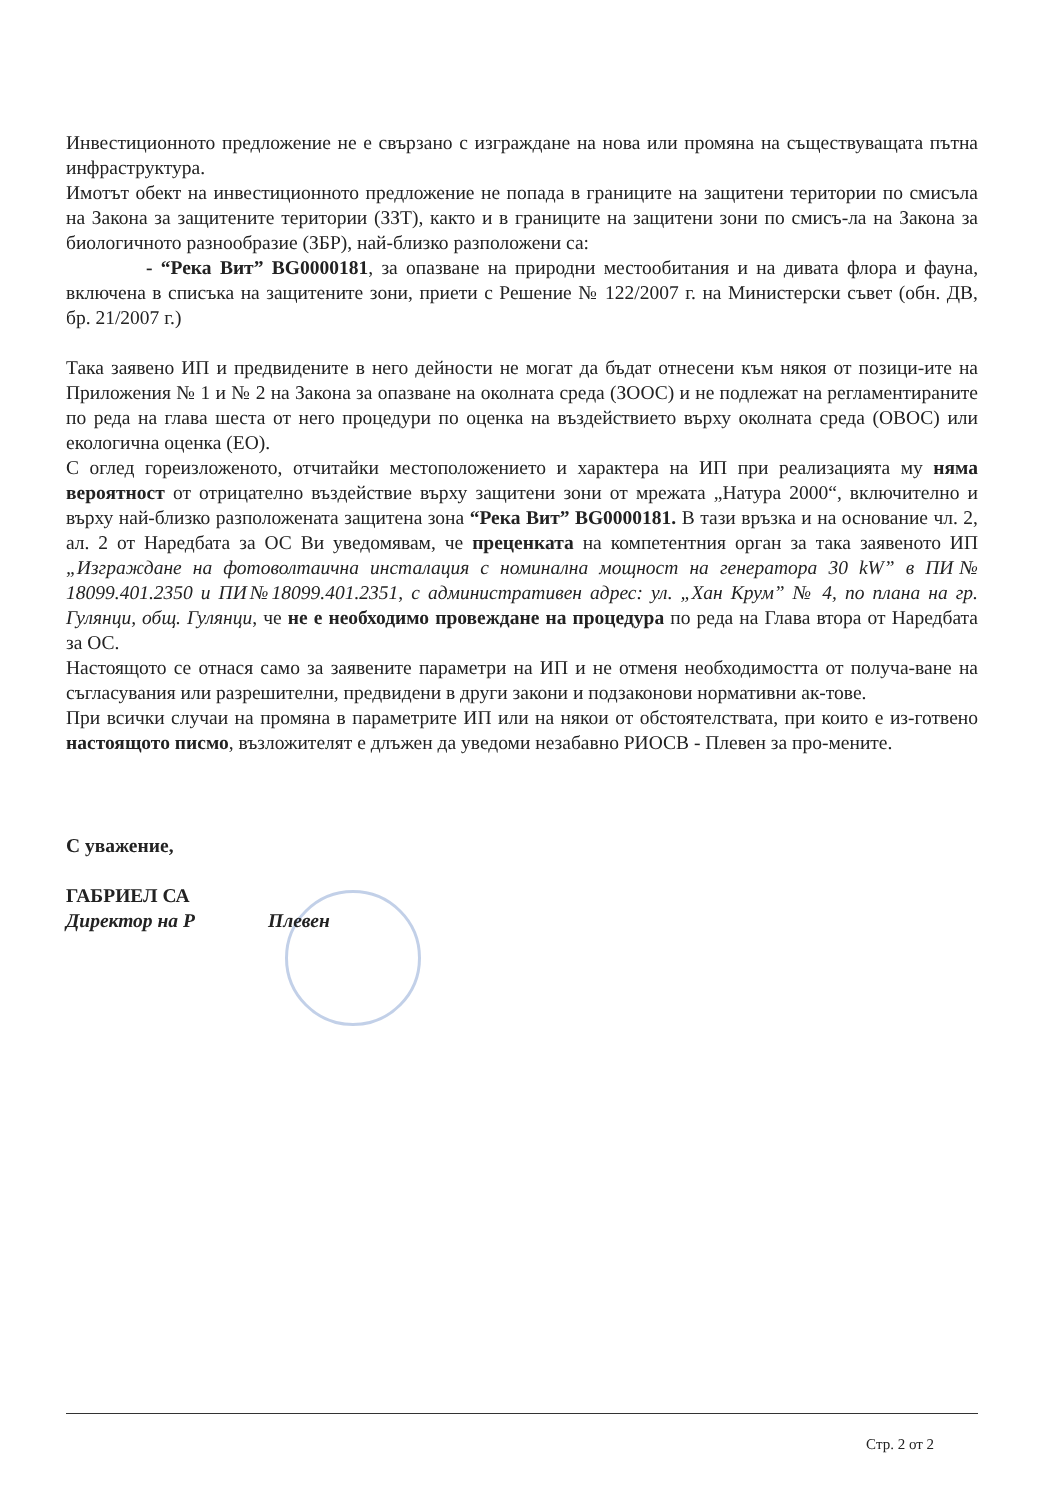Инвестиционното предложение не е свързано с изграждане на нова или промяна на съществуващата пътна инфраструктура.
Имотът обект на инвестиционното предложение не попада в границите на защитени територии по смисъла на Закона за защитените територии (ЗЗТ), както и в границите на защитени зони по смисъ-ла на Закона за биологичното разнообразие (ЗБР), най-близко разположени са:
- “Река Вит” BG0000181, за опазване на природни местообитания и на дивата флора и фауна, включена в списъка на защитените зони, приети с Решение № 122/2007 г. на Министерски съвет (обн. ДВ, бр. 21/2007 г.)
Така заявено ИП и предвидените в него дейности не могат да бъдат отнесени към някоя от позици-ите на Приложения № 1 и № 2 на Закона за опазване на околната среда (ЗООС) и не подлежат на регламентираните по реда на глава шеста от него процедури по оценка на въздействието върху околната среда (ОВОС) или екологична оценка (ЕО).
С оглед гореизложеното, отчитайки местоположението и характера на ИП при реализацията му няма вероятност от отрицателно въздействие върху защитени зони от мрежата „Натура 2000“, включително и върху най-близко разположената защитена зона “Река Вит” BG0000181. В тази връзка и на основание чл. 2, ал. 2 от Наредбата за ОС Ви уведомявам, че преценката на компетентния орган за така заявеното ИП „Изграждане на фотоволтаична инсталация с номинална мощност на генератора 30 kW” в ПИ№ 18099.401.2350 и ПИ№18099.401.2351, с административен адрес: ул. „Хан Крум” № 4, по плана на гр. Гулянци, общ. Гулянци, че не е необходимо провеждане на процедура по реда на Глава втора от Наредбата за ОС.
Настоящото се отнася само за заявените параметри на ИП и не отменя необходимостта от получа-ване на съгласувания или разрешителни, предвидени в други закони и подзаконови нормативни ак-тове.
При всички случаи на промяна в параметрите ИП или на някои от обстоятелствата, при които е из-готвено настоящото писмо, възложителят е длъжен да уведоми незабавно РИОСВ - Плевен за про-мените.
С уважение,
ГАБРИЕЛ СА
Директор на Р Плевен
Стр. 2 от 2